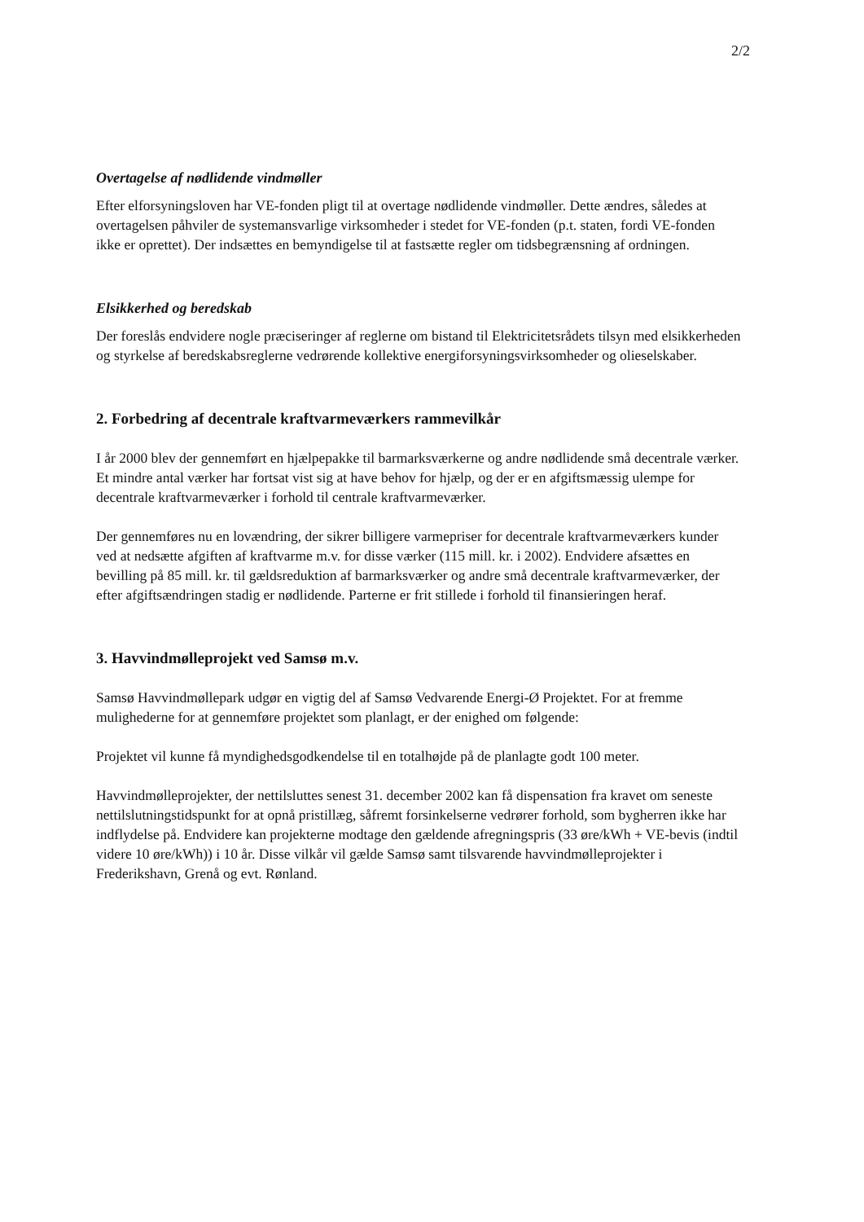2/2
Overtagelse af nødlidende vindmøller
Efter elforsyningsloven har VE-fonden pligt til at overtage nødlidende vindmøller. Dette ændres, således at overtagelsen påhviler de systemansvarlige virksomheder i stedet for VE-fonden (p.t. staten, fordi VE-fonden ikke er oprettet). Der indsættes en bemyndigelse til at fastsætte regler om tidsbegrænsning af ordningen.
Elsikkerhed og beredskab
Der foreslås endvidere nogle præciseringer af reglerne om bistand til Elektricitetsrådets tilsyn med elsikkerheden og styrkelse af beredskabsreglerne vedrørende kollektive energiforsyningsvirksomheder og olieselskaber.
2. Forbedring af decentrale kraftvarmeværkers rammevilkår
I år 2000 blev der gennemført en hjælpepakke til barmarksværkerne og andre nødlidende små decentrale værker. Et mindre antal værker har fortsat vist sig at have behov for hjælp, og der er en afgiftsmæssig ulempe for decentrale kraftvarmeværker i forhold til centrale kraftvarmeværker.
Der gennemføres nu en lovændring, der sikrer billigere varmepriser for decentrale kraftvarmeværkers kunder ved at nedsætte afgiften af kraftvarme m.v. for disse værker (115 mill. kr. i 2002). Endvidere afsættes en bevilling på 85 mill. kr. til gældsreduktion af barmarksværker og andre små decentrale kraftvarmeværker, der efter afgiftsændringen stadig er nødlidende. Parterne er frit stillede i forhold til finansieringen heraf.
3. Havvindmølleprojekt ved Samsø m.v.
Samsø Havvindmøllepark udgør en vigtig del af Samsø Vedvarende Energi-Ø Projektet. For at fremme mulighederne for at gennemføre projektet som planlagt, er der enighed om følgende:
Projektet vil kunne få myndighedsgodkendelse til en totalhøjde på de planlagte godt 100 meter.
Havvindmølleprojekter, der nettilsluttes senest 31. december 2002 kan få dispensation fra kravet om seneste nettilslutningstidspunkt for at opnå pristillæg, såfremt forsinkelserne vedrører forhold, som bygherren ikke har indflydelse på. Endvidere kan projekterne modtage den gældende afregningspris (33 øre/kWh + VE-bevis (indtil videre 10 øre/kWh)) i 10 år. Disse vilkår vil gælde Samsø samt tilsvarende havvindmølleprojekter i Frederikshavn, Grenå og evt. Rønland.